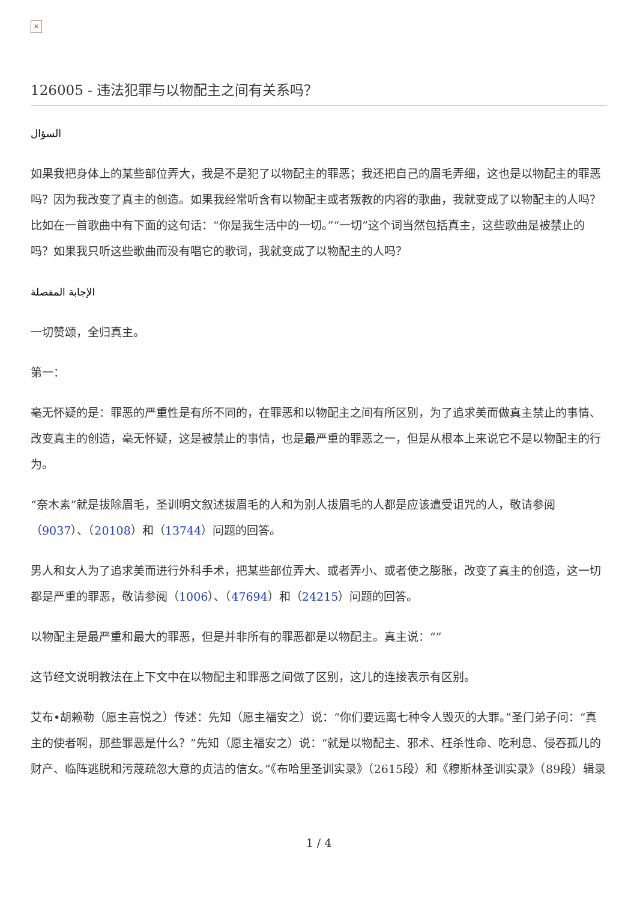×
126005 - 违法犯罪与以物配主之间有关系吗？
السؤال
如果我把身体上的某些部位弄大，我是不是犯了以物配主的罪恶；我还把自己的眉毛弄细，这也是以物配主的罪恶吗？因为我改变了真主的创造。如果我经常听含有以物配主或者叛教的内容的歌曲，我就变成了以物配主的人吗？比如在一首歌曲中有下面的这句话：“你是我生活中的一切。”“一切”这个词当然包括真主，这些歌曲是被禁止的吗？如果我只听这些歌曲而没有唱它的歌词，我就变成了以物配主的人吗？
الإجابة المفصلة
一切赞颂，全归真主。
第一：
毫无怀疑的是：罪恶的严重性是有所不同的，在罪恶和以物配主之间有所区别，为了追求美而做真主禁止的事情、改变真主的创造，毫无怀疑，这是被禁止的事情，也是最严重的罪恶之一，但是从根本上来说它不是以物配主的行为。
“奈木素”就是拔除眉毛，圣训明文叙述拔眉毛的人和为别人拔眉毛的人都是应该遭受诅咒的人，敬请参阅（9037）、（20108）和（13744）问题的回答。
男人和女人为了追求美而进行外科手术，把某些部位弄大、或者弄小、或者使之膨胀，改变了真主的创造，这一切都是严重的罪恶，敬请参阅（1006）、（47694）和（24215）问题的回答。
以物配主是最严重和最大的罪恶，但是并非所有的罪恶都是以物配主。真主说：“”
这节经文说明教法在上下文中在以物配主和罪恶之间做了区别，这儿的连接表示有区别。
艾布•胡赖勒（愿主喜悦之）传述：先知（愿主福安之）说：“你们要远离七种令人毁灭的大罪。”圣门弟子问：“真主的使者啊，那些罪恶是什么？”先知（愿主福安之）说：“就是以物配主、邪术、枉杀性命、吃利息、侵吞孤儿的财产、临阵逃脱和污蔑疏忽大意的贞洁的信女。”《布哈里圣训实录》（2615段）和《穆斯林圣训实录》（89段）辑录
1 / 4